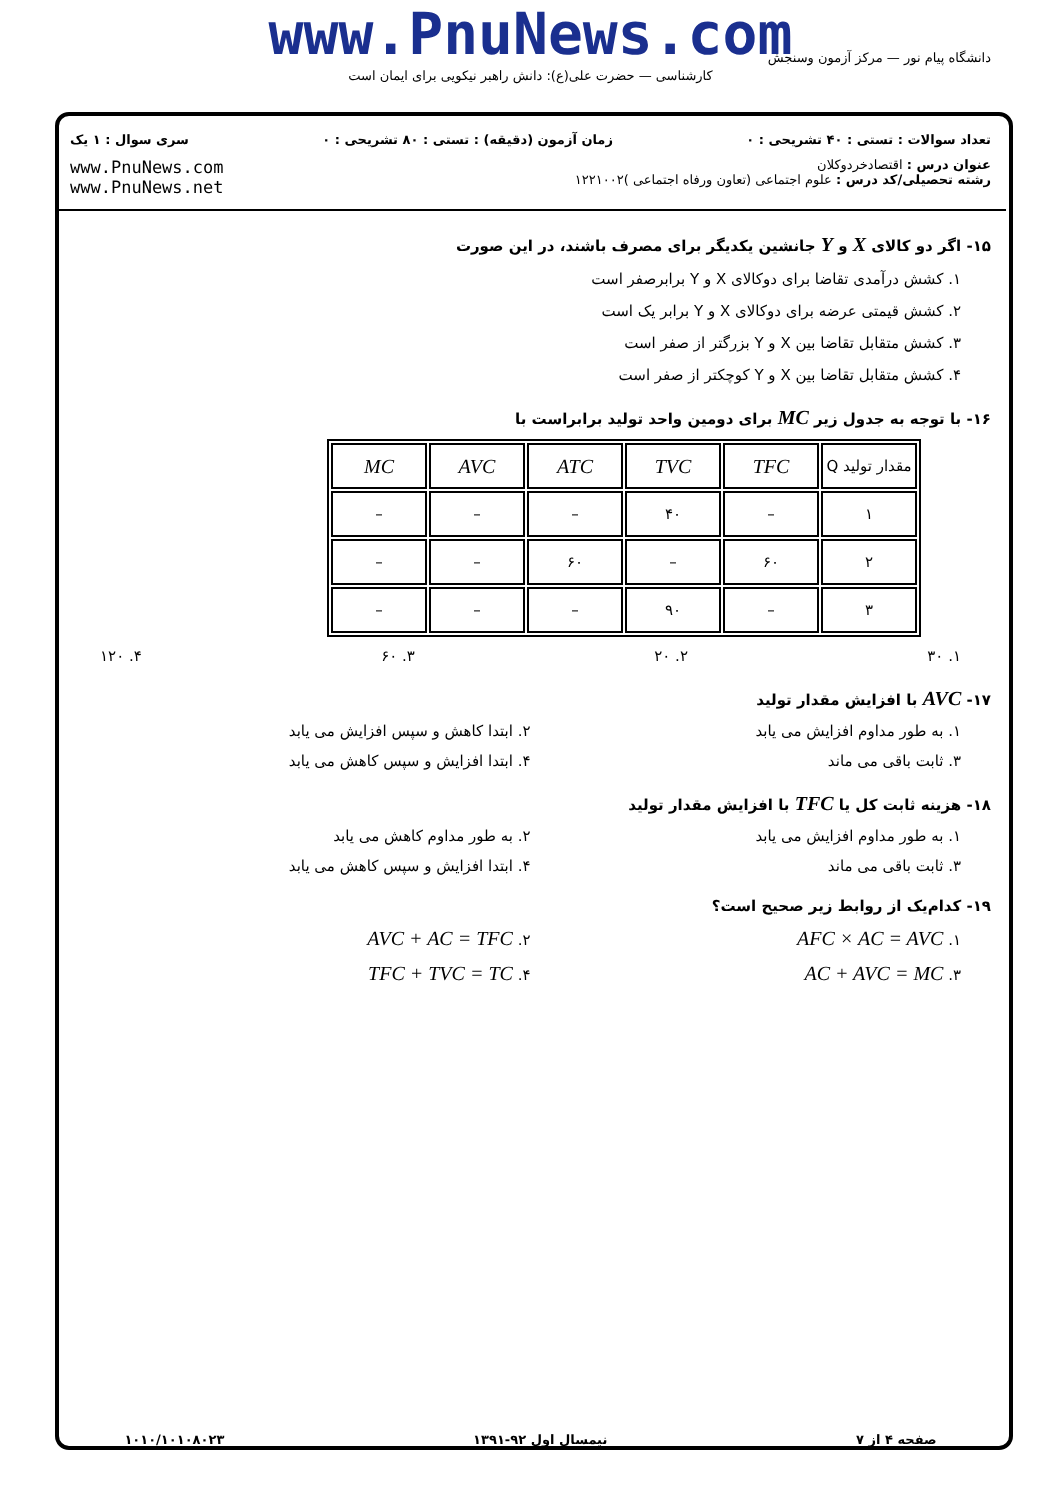www.PnuNews.com
کارشناسی — حضرت علی(ع): دانش راهبر نیکویی برای ایمان است
دانشگاه پیام نور — مرکز آزمون وسنجش
تعداد سوالات : تستی : ۴۰ تشریحی : ۰ زمان آزمون (دقیقه) : تستی : ۸۰ تشریحی : ۰ سری سوال : ۱ یک
عنوان درس : اقتصادخردوکلان
رشته تحصیلی/کد درس : علوم اجتماعی (تعاون ورفاه اجتماعی )۱۲۲۱۰۰۲ www.PnuNews.com
www.PnuNews.net
۱۵- اگر دو کالای X و Y جانشین یکدیگر برای مصرف باشند، در این صورت
۱. کشش درآمدی تقاضا برای دوکالای X و Y برابرصفر است
۲. کشش قیمتی عرضه برای دوکالای X و Y برابر یک است
۳. کشش متقابل تقاضا بین X و Y بزرگتر از صفر است
۴. کشش متقابل تقاضا بین X و Y کوچکتر از صفر است
۱۶- با توجه به جدول زیر MC برای دومین واحد تولید برابراست با
| مقدار تولید Q | TFC | TVC | ATC | AVC | MC |
| --- | --- | --- | --- | --- | --- |
| ۱ | – | ۴۰ | – | – | – |
| ۲ | ۶۰ | – | ۶۰ | – | – |
| ۳ | – | ۹۰ | – | – | – |
۱. ۳۰ ۲. ۲۰ ۳. ۶۰ ۴. ۱۲۰
۱۷- AVC با افزایش مقدار تولید
۱. به طور مداوم افزایش می یابد ۲. ابتدا کاهش و سپس افزایش می یابد
۳. ثابت باقی می ماند ۴. ابتدا افزایش و سپس کاهش می یابد
۱۸- هزینه ثابت کل یا TFC با افزایش مقدار تولید
۱. به طور مداوم افزایش می یابد ۲. به طور مداوم کاهش می یابد
۳. ثابت باقی می ماند ۴. ابتدا افزایش و سپس کاهش می یابد
۱۹- کدام‌یک از روابط زیر صحیح است؟
۱. AFC × AC = AVC
۲. AVC + AC = TFC
۳. AC + AVC = MC
۴. TFC + TVC = TC
صفحه ۴ از ۷ نیمسال اول ۹۲-۱۳۹۱ ۱۰۱۰/۱۰۱۰۸۰۲۳